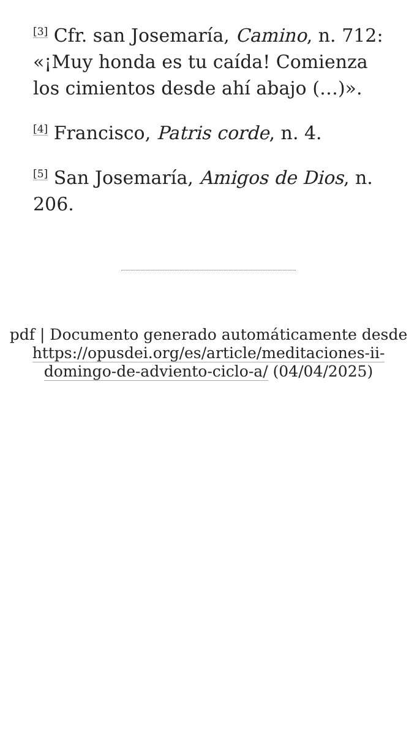<sup>[3]</sup> Cfr. san Josemaría, Camino, n. 712: «¡Muy honda es tu caída! Comienza los cimientos desde ahí abajo (…)».
<sup>[4]</sup> Francisco, Patris corde, n. 4.
<sup>[5]</sup> San Josemaría, Amigos de Dios, n. 206.
pdf | Documento generado automáticamente desde https://opusdei.org/es/article/meditaciones-ii-domingo-de-adviento-ciclo-a/ (04/04/2025)